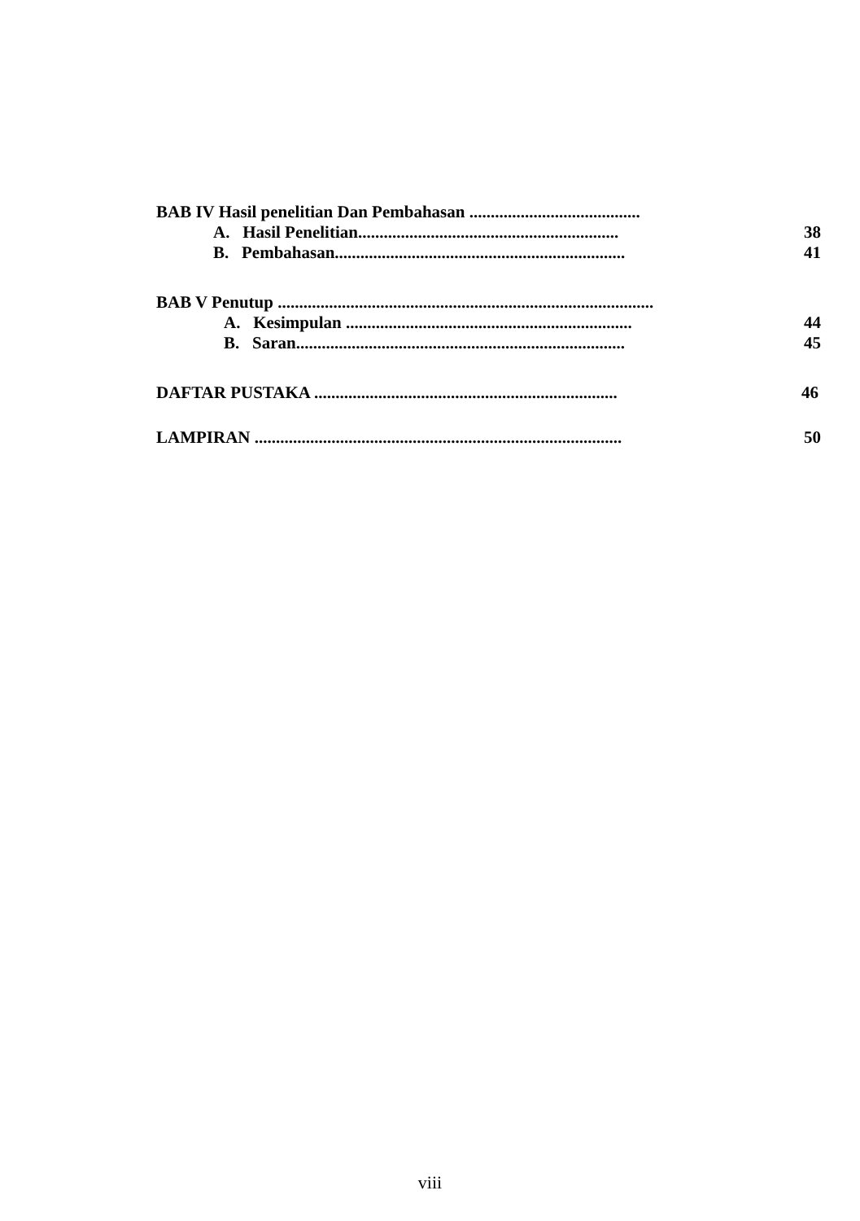BAB IV Hasil penelitian Dan Pembahasan ........................................
A. Hasil Penelitian............................................................. 38
B. Pembahasan.................................................................... 41
BAB V Penutup ........................................................................................
A. Kesimpulan ................................................................... 44
B. Saran............................................................................. 45
DAFTAR PUSTAKA ....................................................................... 46
LAMPIRAN ...................................................................................... 50
viii